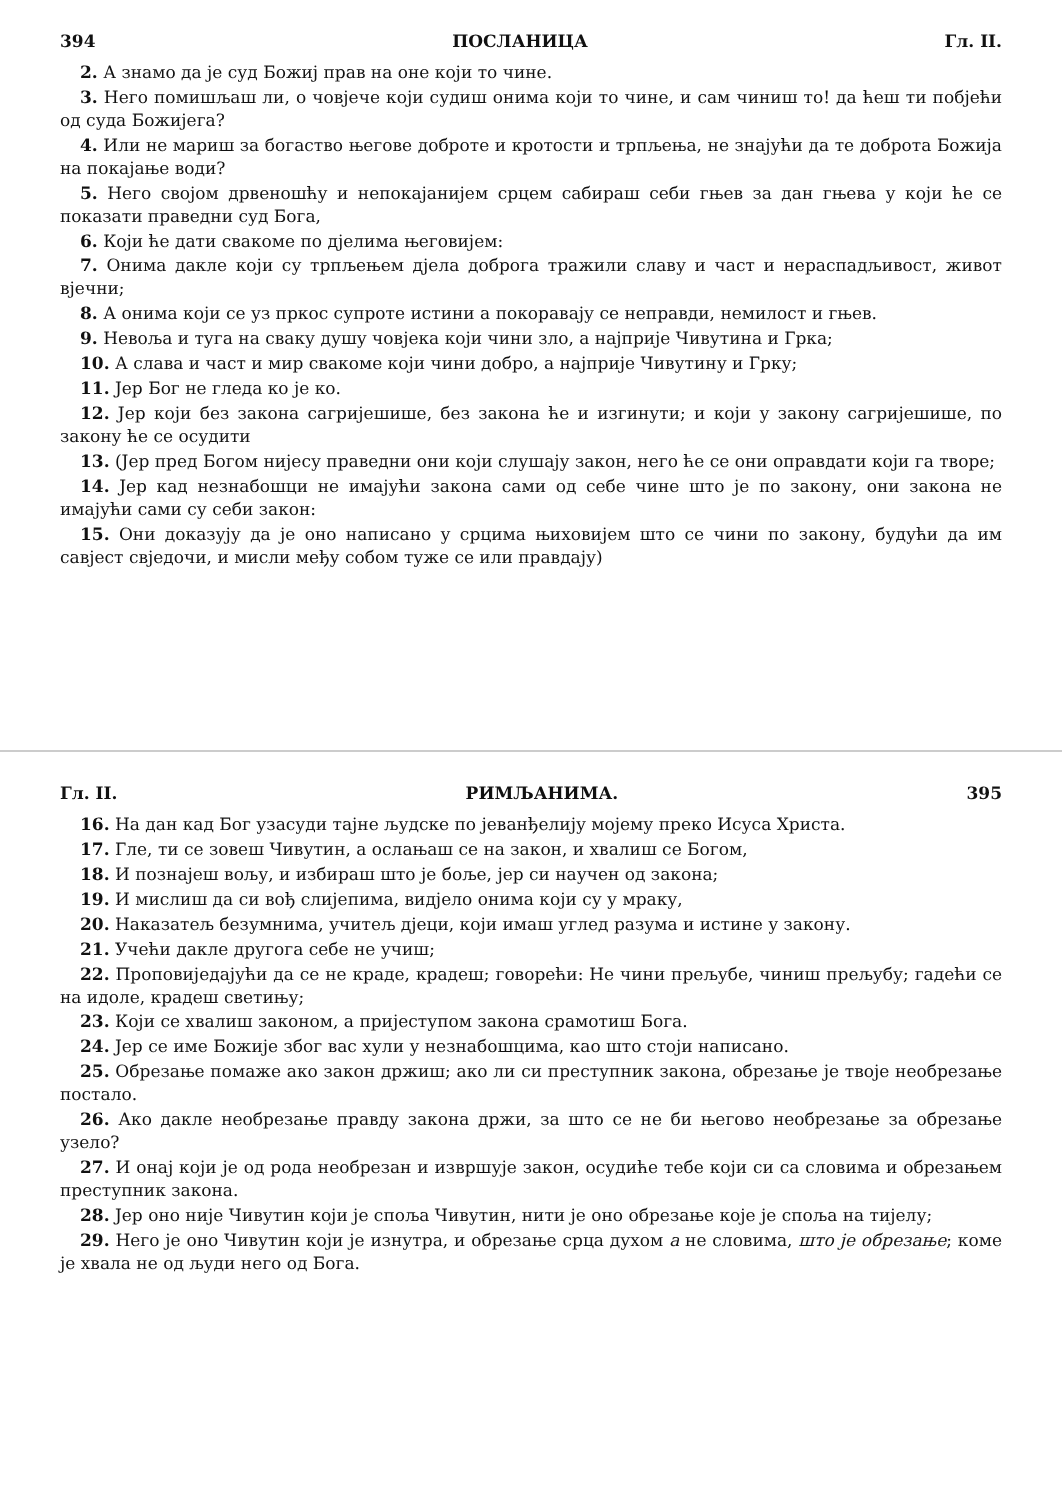394 ПОСЛАНИЦА Гл. II.
2. А знамо да је суд Божиј прав на оне који то чине.
3. Него помишљаш ли, о човјече који судиш онима који то чине, и сам чиниш то! да ћеш ти побјећи од суда Божијега?
4. Или не мариш за богаство његове доброте и кротости и трпљења, не знајући да те доброта Божија на покајање води?
5. Него својом дрвеношћу и непокајанијем срцем сабираш себи гњев за дан гњева у који ће се показати праведни суд Бога,
6. Који ће дати свакоме по дјелима његовијем:
7. Онима дакле који су трпљењем дјела доброга тражили славу и част и нераспадљивост, живот вјечни;
8. А онима који се уз пркос супроте истини а покоравају се неправди, немилост и гњев.
9. Невоља и туга на сваку душу човјека који чини зло, а најприје Чивутина и Грка;
10. А слава и част и мир свакоме који чини добро, а најприје Чивутину и Грку;
11. Јер Бог не гледа ко је ко.
12. Јер који без закона сагријешише, без закона ће и изгинути; и који у закону сагријешише, по закону ће се осудити
13. (Јер пред Богом нијесу праведни они који слушају закон, него ће се они оправдати који га творе;
14. Јер кад незнабошци не имајући закона сами од себе чине што је по закону, они закона не имајући сами су себи закон:
15. Они доказују да је оно написано у срцима њиховијем што се чини по закону, будући да им савјест свједочи, и мисли међу собом туже се или правдају)
Гл. II. РИМЉАНИМА. 395
16. На дан кад Бог узасуди тајне људске по јеванђелију мојему преко Исуса Христа.
17. Гле, ти се зовеш Чивутин, а ослањаш се на закон, и хвалиш се Богом,
18. И познајеш вољу, и избираш што је боље, јер си научен од закона;
19. И мислиш да си вођ слијепима, видјело онима који су у мраку,
20. Наказатељ безумнима, учитељ дјеци, који имаш углед разума и истине у закону.
21. Учећи дакле другога себе не учиш;
22. Проповиједајући да се не краде, крадеш; говорећи: Не чини прељубе, чиниш прељубу; гадећи се на идоле, крадеш светињу;
23. Који се хвалиш законом, а пријеступом закона срамотиш Бога.
24. Јер се име Божије због вас хули у незнабошцима, као што стоји написано.
25. Обрезање помаже ако закон држиш; ако ли си преступник закона, обрезање је твоје необрезање постало.
26. Ако дакле необрезање правду закона држи, за што се не би његово необрезање за обрезање узело?
27. И онај који је од рода необрезан и извршује закон, осудиће тебе који си са словима и обрезањем преступник закона.
28. Јер оно није Чивутин који је споља Чивутин, нити је оно обрезање које је споља на тијелу;
29. Него је оно Чивутин који је изнутра, и обрезање срца духом а не словима, што је обрезање; коме је хвала не од људи него од Бога.